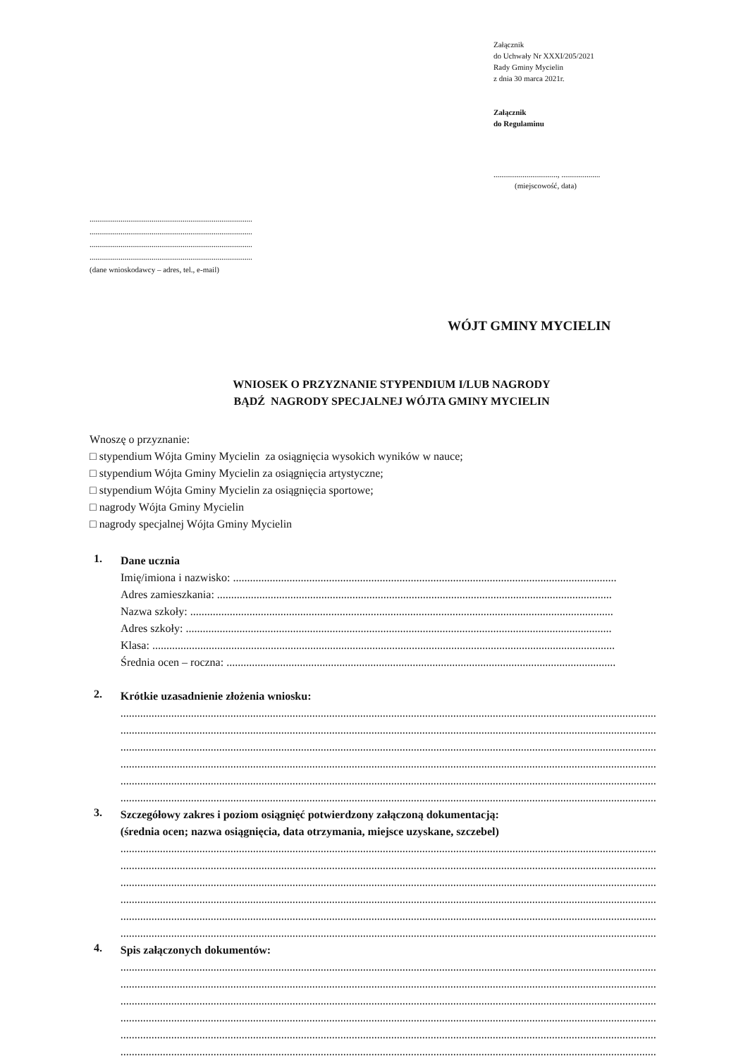Załącznik
do Uchwały Nr XXXI/205/2021
Rady Gminy Mycielin
z dnia 30 marca 2021r.
Załącznik
do Regulaminu
................................., ....................
(miejscowość, data)
...................................................................................................
...................................................................................................
...................................................................................................
...................................................................................................
(dane wnioskodawcy – adres, tel., e-mail)
WÓJT GMINY MYCIELIN
WNIOSEK O PRZYZNANIE STYPENDIUM I/LUB NAGRODY
BĄDŹ NAGRODY SPECJALNEJ WÓJTA GMINY MYCIELIN
Wnoszę o przyznanie:
□ stypendium Wójta Gminy Mycielin za osiągnięcia wysokich wyników w nauce;
□ stypendium Wójta Gminy Mycielin za osiągnięcia artystyczne;
□ stypendium Wójta Gminy Mycielin za osiągnięcia sportowe;
□ nagrody Wójta Gminy Mycielin
□ nagrody specjalnej Wójta Gminy Mycielin
1.
Dane ucznia
Imię/imiona i nazwisko: ........................................................................................................................................
Adres zamieszkania: ............................................................................................................................................
Nazwa szkoły: ......................................................................................................................................................
Adres szkoły: .......................................................................................................................................................
Klasa: ....................................................................................................................................................................
Średnia ocen – roczna: ..........................................................................................................................................
2.
Krótkie uzasadnienie złożenia wniosku:
..............................................................................................................................................................................................
..............................................................................................................................................................................................
..............................................................................................................................................................................................
..............................................................................................................................................................................................
..............................................................................................................................................................................................
..............................................................................................................................................................................................
3.
Szczegółowy zakres i poziom osiągnięć potwierdzony załączoną dokumentacją:
(średnia ocen; nazwa osiągnięcia, data otrzymania, miejsce uzyskane, szczebel)
..............................................................................................................................................................................................
..............................................................................................................................................................................................
..............................................................................................................................................................................................
..............................................................................................................................................................................................
..............................................................................................................................................................................................
..............................................................................................................................................................................................
4.
Spis załączonych dokumentów:
..............................................................................................................................................................................................
..............................................................................................................................................................................................
..............................................................................................................................................................................................
..............................................................................................................................................................................................
..............................................................................................................................................................................................
..............................................................................................................................................................................................